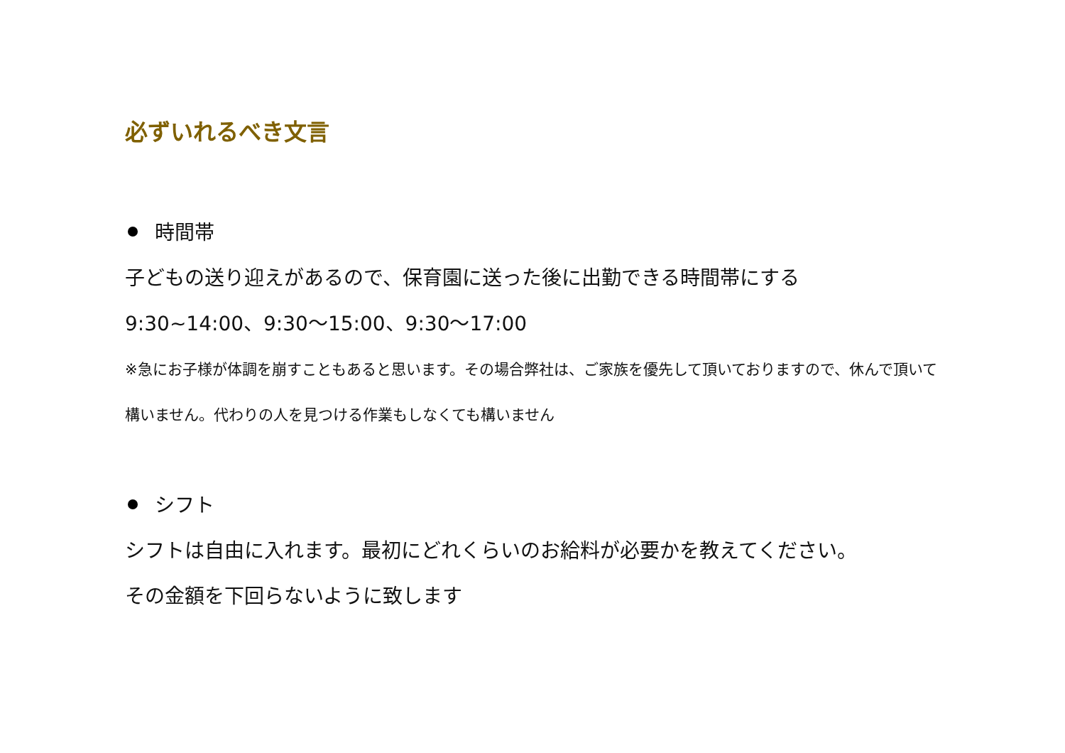必ずいれるべき文言
時間帯
子どもの送り迎えがあるので、保育園に送った後に出勤できる時間帯にする
9:30~14:00、9:30～15:00、9:30～17:00
※急にお子様が体調を崩すこともあると思います。その場合弊社は、ご家族を優先して頂いておりますので、休んで頂いて
構いません。代わりの人を見つける作業もしなくても構いません
シフト
シフトは自由に入れます。最初にどれくらいのお給料が必要かを教えてください。
その金額を下回らないように致します